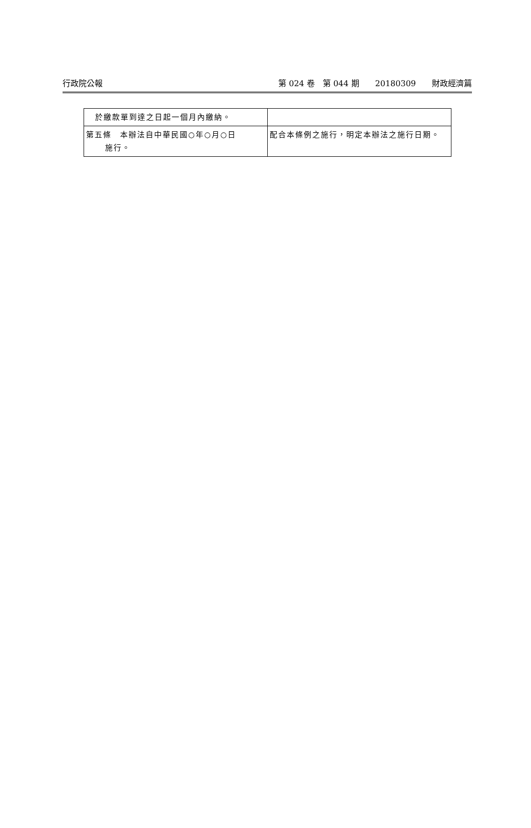行政院公報 第 024 卷　第 044 期　　20180309　　財政經濟篇
| 於繳款單到達之日起一個月內繳納。 | |
| 第五條 本辦法自中華民國○年○月○日 施行。 | 配合本條例之施行，明定本辦法之施行日期。 |